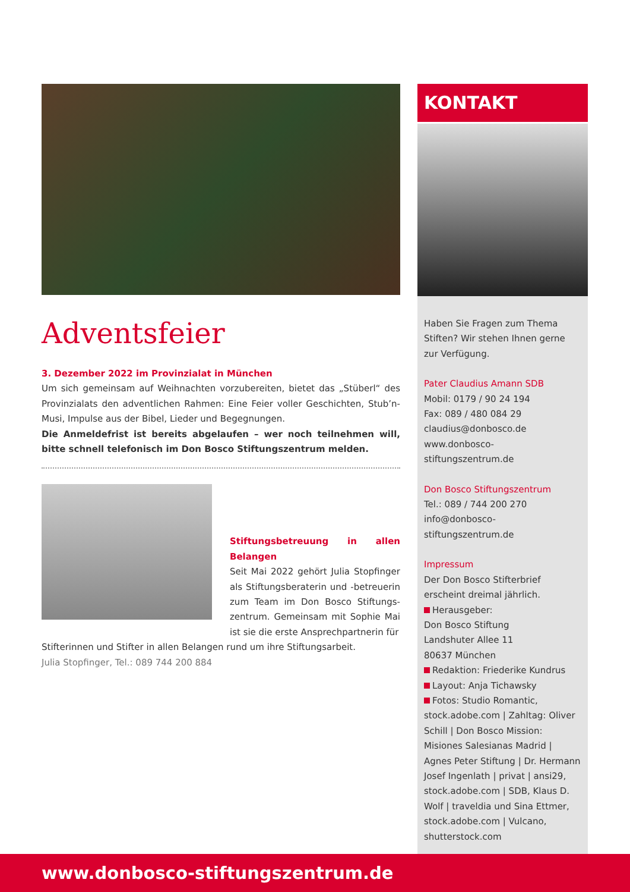Adventsfeier
3. Dezember 2022 im Provinzialat in München
Um sich gemeinsam auf Weihnachten vorzubereiten, bietet das „Stüberl“ des Provinzialats den adventlichen Rahmen: Eine Feier voller Geschichten, Stub’n-Musi, Impulse aus der Bibel, Lieder und Begegnungen.
Die Anmeldefrist ist bereits abgelaufen – wer noch teilnehmen will, bitte schnell telefonisch im Don Bosco Stiftungszentrum melden.
Stiftungsbetreuung in allen Belangen
Seit Mai 2022 gehört Julia Stopfinger als Stiftungsberaterin und -betreuerin zum Team im Don Bosco Stiftungs­zentrum. Gemeinsam mit Sophie Mai ist sie die erste Ansprechpartnerin für
Stifterinnen und Stifter in allen Belangen rund um ihre Stiftungsarbeit.
Julia Stopfinger, Tel.: 089 744 200 884
KONTAKT
Haben Sie Fragen zum Thema Stiften? Wir stehen Ihnen gerne zur Verfügung.
Pater Claudius Amann SDB
Mobil: 0179 / 90 24 194
Fax: 089 / 480 084 29
claudius@donbosco.de
www.donbosco-stiftungszentrum.de
Don Bosco Stiftungszentrum
Tel.: 089 / 744 200 270
info@donbosco-stiftungszentrum.de
Impressum
Der Don Bosco Stifterbrief erscheint dreimal jährlich.
Herausgeber:
Don Bosco Stiftung
Landshuter Allee 11
80637 München
Redaktion: Friederike Kundrus
Layout: Anja Tichawsky
Fotos: Studio Romantic, stock.adobe.com | Zahltag: Oliver Schill | Don Bosco Mission: Misiones Salesianas Madrid | Agnes Peter Stiftung | Dr. Hermann Josef Ingen­lath | privat | ansi29, stock.adobe.com | SDB, Klaus D. Wolf | travel­dia und Sina Ettmer, stock.adobe.com | Vulcano, shutterstock.com
www.donbosco-stiftungszentrum.de